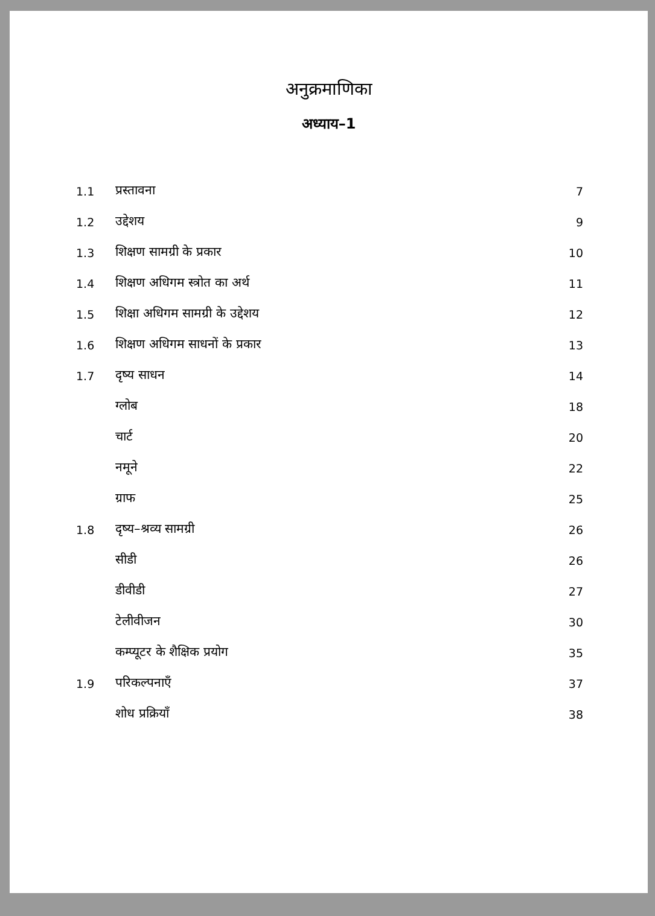अनुक्रमाणिका
अध्याय–1
| 1.1 | प्रस्तावना | 7 |
| 1.2 | उद्देशय | 9 |
| 1.3 | शिक्षण सामग्री के प्रकार | 10 |
| 1.4 | शिक्षण अधिगम स्त्रोत का अर्थ | 11 |
| 1.5 | शिक्षा अधिगम सामग्री के उद्देशय | 12 |
| 1.6 | शिक्षण अधिगम साधनों के प्रकार | 13 |
| 1.7 | दृष्य साधन | 14 |
| | ग्लोब | 18 |
| | चार्ट | 20 |
| | नमूने | 22 |
| | ग्राफ | 25 |
| 1.8 | दृष्य–श्रव्य सामग्री | 26 |
| | सीडी | 26 |
| | डीवीडी | 27 |
| | टेलीवीजन | 30 |
| | कम्प्यूटर के शैक्षिक प्रयोग | 35 |
| 1.9 | परिकल्पनाएँ | 37 |
| | शोध प्रक्रियॉं | 38 |